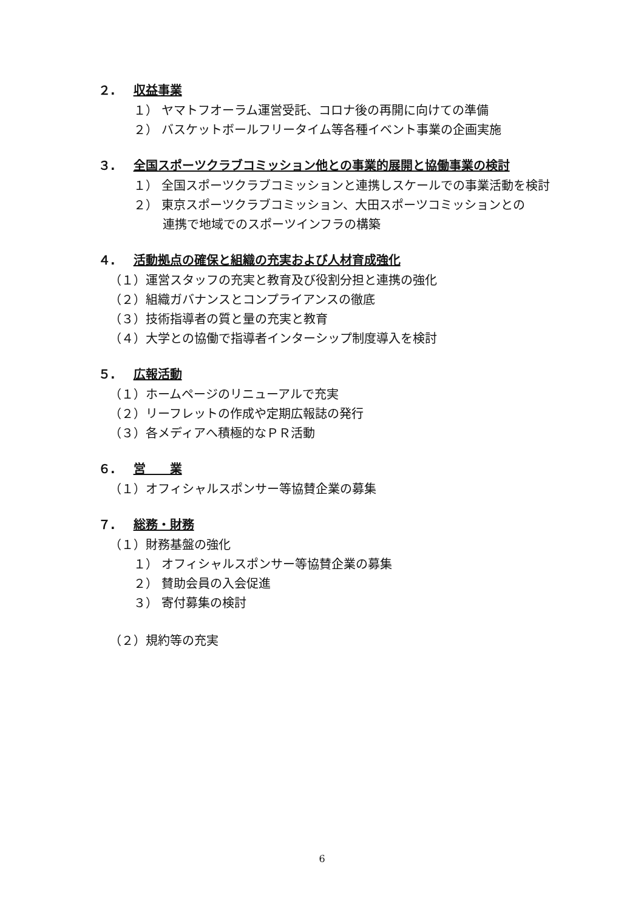２. 収益事業
１） ヤマトフオーラム運営受託、コロナ後の再開に向けての準備
２） バスケットボールフリータイム等各種イベント事業の企画実施
３. 全国スポーツクラブコミッション他との事業的展開と協働事業の検討
１） 全国スポーツクラブコミッションと連携しスケールでの事業活動を検討
２） 東京スポーツクラブコミッション、大田スポーツコミッションとの
連携で地域でのスポーツインフラの構築
４. 活動拠点の確保と組織の充実および人材育成強化
（１）運営スタッフの充実と教育及び役割分担と連携の強化
（２）組織ガバナンスとコンプライアンスの徹底
（３）技術指導者の質と量の充実と教育
（４）大学との協働で指導者インターシップ制度導入を検討
５. 広報活動
（１）ホームページのリニューアルで充実
（２）リーフレットの作成や定期広報誌の発行
（３）各メディアへ積極的なＰＲ活動
６. 営　　業
（１）オフィシャルスポンサー等協賛企業の募集
７. 総務・財務
（１）財務基盤の強化
１） オフィシャルスポンサー等協賛企業の募集
２） 賛助会員の入会促進
３） 寄付募集の検討
（２）規約等の充実
6